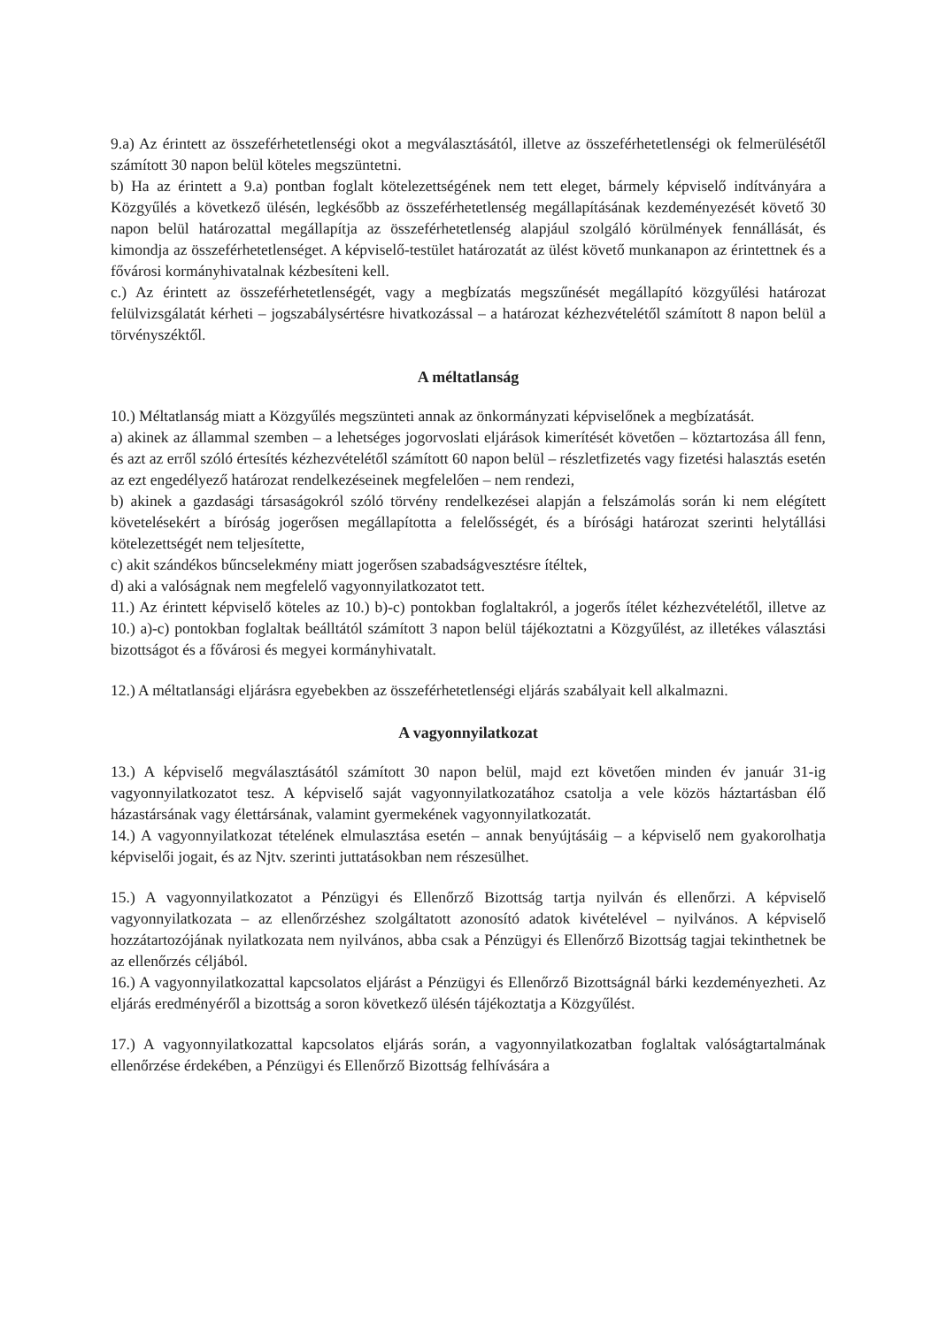9.a) Az érintett az összeférhetetlenségi okot a megválasztásától, illetve az összeférhetetlenségi ok felmerülésétől számított 30 napon belül köteles megszüntetni.
b) Ha az érintett a 9.a) pontban foglalt kötelezettségének nem tett eleget, bármely képviselő indítványára a Közgyűlés a következő ülésén, legkésőbb az összeférhetetlenség megállapításának kezdeményezését követő 30 napon belül határozattal megállapítja az összeférhetetlenség alapjául szolgáló körülmények fennállását, és kimondja az összeférhetetlenséget. A képviselő-testület határozatát az ülést követő munkanapon az érintettnek és a fővárosi kormányhivatalnak kézbesíteni kell.
c.) Az érintett az összeférhetetlenségét, vagy a megbízatás megszűnését megállapító közgyűlési határozat felülvizsgálatát kérheti – jogszabálysértésre hivatkozással – a határozat kézhezvételétől számított 8 napon belül a törvényszéktől.
A méltatlanság
10.) Méltatlanság miatt a Közgyűlés megszünteti annak az önkormányzati képviselőnek a megbízatását.
a) akinek az állammal szemben – a lehetséges jogorvoslati eljárások kimerítését követően – köztartozása áll fenn, és azt az erről szóló értesítés kézhezvételétől számított 60 napon belül – részletfizetés vagy fizetési halasztás esetén az ezt engedélyező határozat rendelkezéseinek megfelelően – nem rendezi,
b) akinek a gazdasági társaságokról szóló törvény rendelkezései alapján a felszámolás során ki nem elégített követelésekért a bíróság jogerősen megállapította a felelősségét, és a bírósági határozat szerinti helytállási kötelezettségét nem teljesítette,
c) akit szándékos bűncselekmény miatt jogerősen szabadságvesztésre ítéltek,
d) aki a valóságnak nem megfelelő vagyonnyilatkozatot tett.
11.) Az érintett képviselő köteles az 10.) b)-c) pontokban foglaltakról, a jogerős ítélet kézhezvételétől, illetve az 10.) a)-c) pontokban foglaltak beálltától számított 3 napon belül tájékoztatni a Közgyűlést, az illetékes választási bizottságot és a fővárosi és megyei kormányhivatalt.
12.) A méltatlansági eljárásra egyebekben az összeférhetetlenségi eljárás szabályait kell alkalmazni.
A vagyonnyilatkozat
13.) A képviselő megválasztásától számított 30 napon belül, majd ezt követően minden év január 31-ig vagyonnyilatkozatot tesz. A képviselő saját vagyonnyilatkozatához csatolja a vele közös háztartásban élő házastársának vagy élettársának, valamint gyermekének vagyonnyilatkozatát.
14.) A vagyonnyilatkozat tételének elmulasztása esetén – annak benyújtásáig – a képviselő nem gyakorolhatja képviselői jogait, és az Njtv. szerinti juttatásokban nem részesülhet.
15.) A vagyonnyilatkozatot a Pénzügyi és Ellenőrző Bizottság tartja nyilván és ellenőrzi. A képviselő vagyonnyilatkozata – az ellenőrzéshez szolgáltatott azonosító adatok kivételével – nyilvános. A képviselő hozzátartozójának nyilatkozata nem nyilvános, abba csak a Pénzügyi és Ellenőrző Bizottság tagjai tekinthetnek be az ellenőrzés céljából.
16.) A vagyonnyilatkozattal kapcsolatos eljárást a Pénzügyi és Ellenőrző Bizottságnál bárki kezdeményezheti. Az eljárás eredményéről a bizottság a soron következő ülésén tájékoztatja a Közgyűlést.
17.) A vagyonnyilatkozattal kapcsolatos eljárás során, a vagyonnyilatkozatban foglaltak valóságtartalmának ellenőrzése érdekében, a Pénzügyi és Ellenőrző Bizottság felhívására a